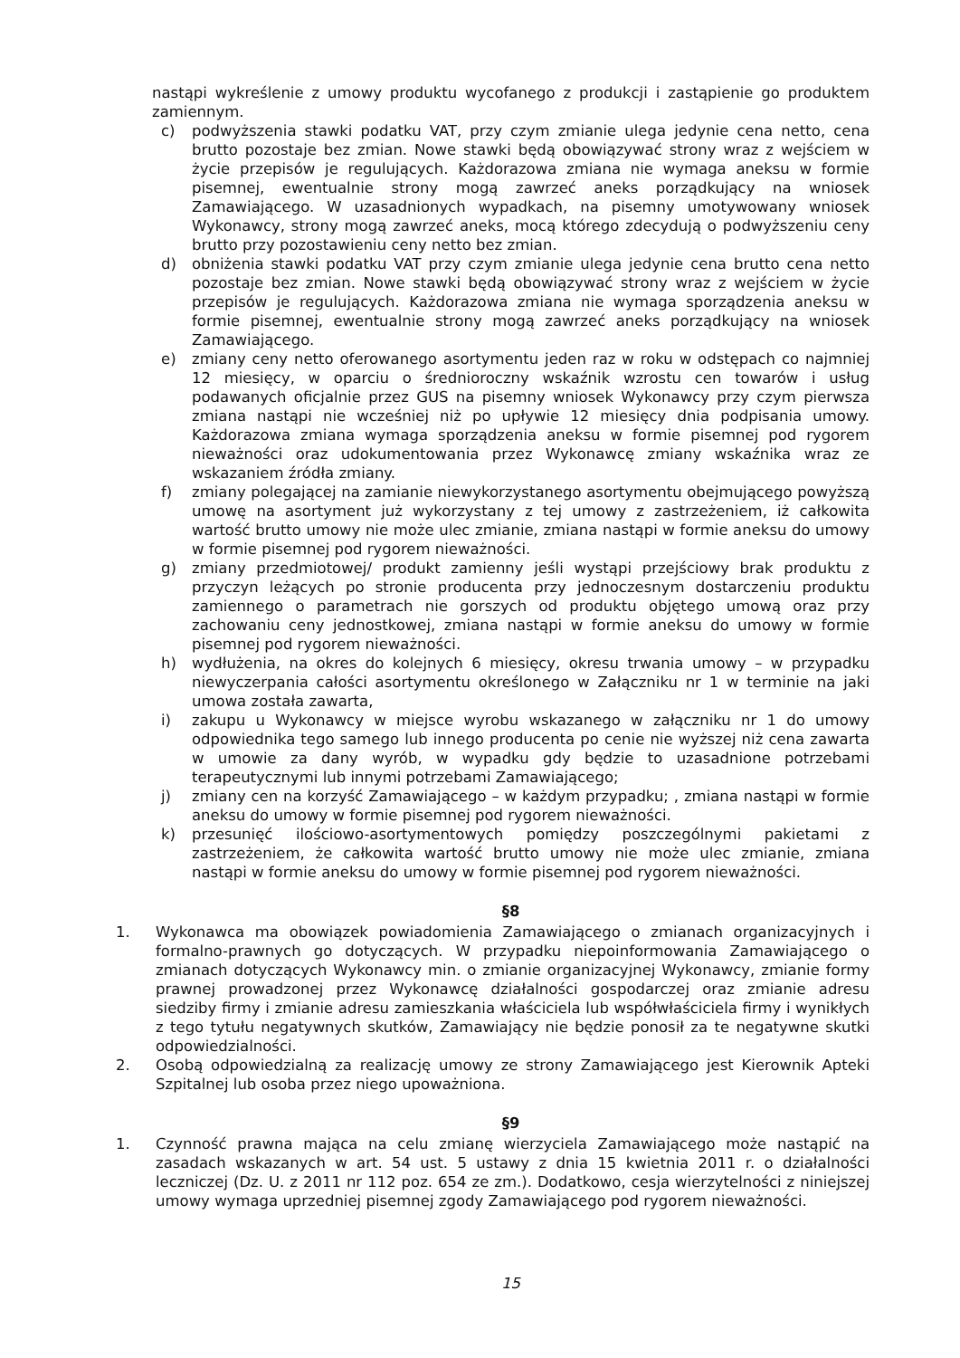nastąpi wykreślenie z umowy produktu wycofanego z produkcji i zastąpienie go produktem zamiennym.
c) podwyższenia stawki podatku VAT, przy czym zmianie ulega jedynie cena netto, cena brutto pozostaje bez zmian. Nowe stawki będą obowiązywać strony wraz z wejściem w życie przepisów je regulujących. Każdorazowa zmiana nie wymaga aneksu w formie pisemnej, ewentualnie strony mogą zawrzeć aneks porządkujący na wniosek Zamawiającego. W uzasadnionych wypadkach, na pisemny umotywowany wniosek Wykonawcy, strony mogą zawrzeć aneks, mocą którego zdecydują o podwyższeniu ceny brutto przy pozostawieniu ceny netto bez zmian.
d) obniżenia stawki podatku VAT przy czym zmianie ulega jedynie cena brutto cena netto pozostaje bez zmian. Nowe stawki będą obowiązywać strony wraz z wejściem w życie przepisów je regulujących. Każdorazowa zmiana nie wymaga sporządzenia aneksu w formie pisemnej, ewentualnie strony mogą zawrzeć aneks porządkujący na wniosek Zamawiającego.
e) zmiany ceny netto oferowanego asortymentu jeden raz w roku w odstępach co najmniej 12 miesięcy, w oparciu o średnioroczny wskaźnik wzrostu cen towarów i usług podawanych oficjalnie przez GUS na pisemny wniosek Wykonawcy przy czym pierwsza zmiana nastąpi nie wcześniej niż po upływie 12 miesięcy dnia podpisania umowy. Każdorazowa zmiana wymaga sporządzenia aneksu w formie pisemnej pod rygorem nieważności oraz udokumentowania przez Wykonawcę zmiany wskaźnika wraz ze wskazaniem źródła zmiany.
f) zmiany polegającej na zamianie niewykorzystanego asortymentu obejmującego powyższą umowę na asortyment już wykorzystany z tej umowy z zastrzeżeniem, iż całkowita wartość brutto umowy nie może ulec zmianie, zmiana nastąpi w formie aneksu do umowy w formie pisemnej pod rygorem nieważności.
g) zmiany przedmiotowej/ produkt zamienny jeśli wystąpi przejściowy brak produktu z przyczyn leżących po stronie producenta przy jednoczesnym dostarczeniu produktu zamiennego o parametrach nie gorszych od produktu objętego umową oraz przy zachowaniu ceny jednostkowej, zmiana nastąpi w formie aneksu do umowy w formie pisemnej pod rygorem nieważności.
h) wydłużenia, na okres do kolejnych 6 miesięcy, okresu trwania umowy – w przypadku niewyczerpania całości asortymentu określonego w Załączniku nr 1 w terminie na jaki umowa została zawarta,
i) zakupu u Wykonawcy w miejsce wyrobu wskazanego w załączniku nr 1 do umowy odpowiednika tego samego lub innego producenta po cenie nie wyższej niż cena zawarta w umowie za dany wyrób, w wypadku gdy będzie to uzasadnione potrzebami terapeutycznymi lub innymi potrzebami Zamawiającego;
j) zmiany cen na korzyść Zamawiającego – w każdym przypadku; , zmiana nastąpi w formie aneksu do umowy w formie pisemnej pod rygorem nieważności.
k) przesunięć ilościowo-asortymentowych pomiędzy poszczególnymi pakietami z zastrzeżeniem, że całkowita wartość brutto umowy nie może ulec zmianie, zmiana nastąpi w formie aneksu do umowy w formie pisemnej pod rygorem nieważności.
§8
1. Wykonawca ma obowiązek powiadomienia Zamawiającego o zmianach organizacyjnych i formalno-prawnych go dotyczących. W przypadku niepoinformowania Zamawiającego o zmianach dotyczących Wykonawcy min. o zmianie organizacyjnej Wykonawcy, zmianie formy prawnej prowadzonej przez Wykonawcę działalności gospodarczej oraz zmianie adresu siedziby firmy i zmianie adresu zamieszkania właściciela lub współwłaściciela firmy i wynikłych z tego tytułu negatywnych skutków, Zamawiający nie będzie ponosił za te negatywne skutki odpowiedzialności.
2. Osobą odpowiedzialną za realizację umowy ze strony Zamawiającego jest Kierownik Apteki Szpitalnej lub osoba przez niego upoważniona.
§9
1. Czynność prawna mająca na celu zmianę wierzyciela Zamawiającego może nastąpić na zasadach wskazanych w art. 54 ust. 5 ustawy z dnia 15 kwietnia 2011 r. o działalności leczniczej (Dz. U. z 2011 nr 112 poz. 654 ze zm.). Dodatkowo, cesja wierzytelności z niniejszej umowy wymaga uprzedniej pisemnej zgody Zamawiającego pod rygorem nieważności.
15